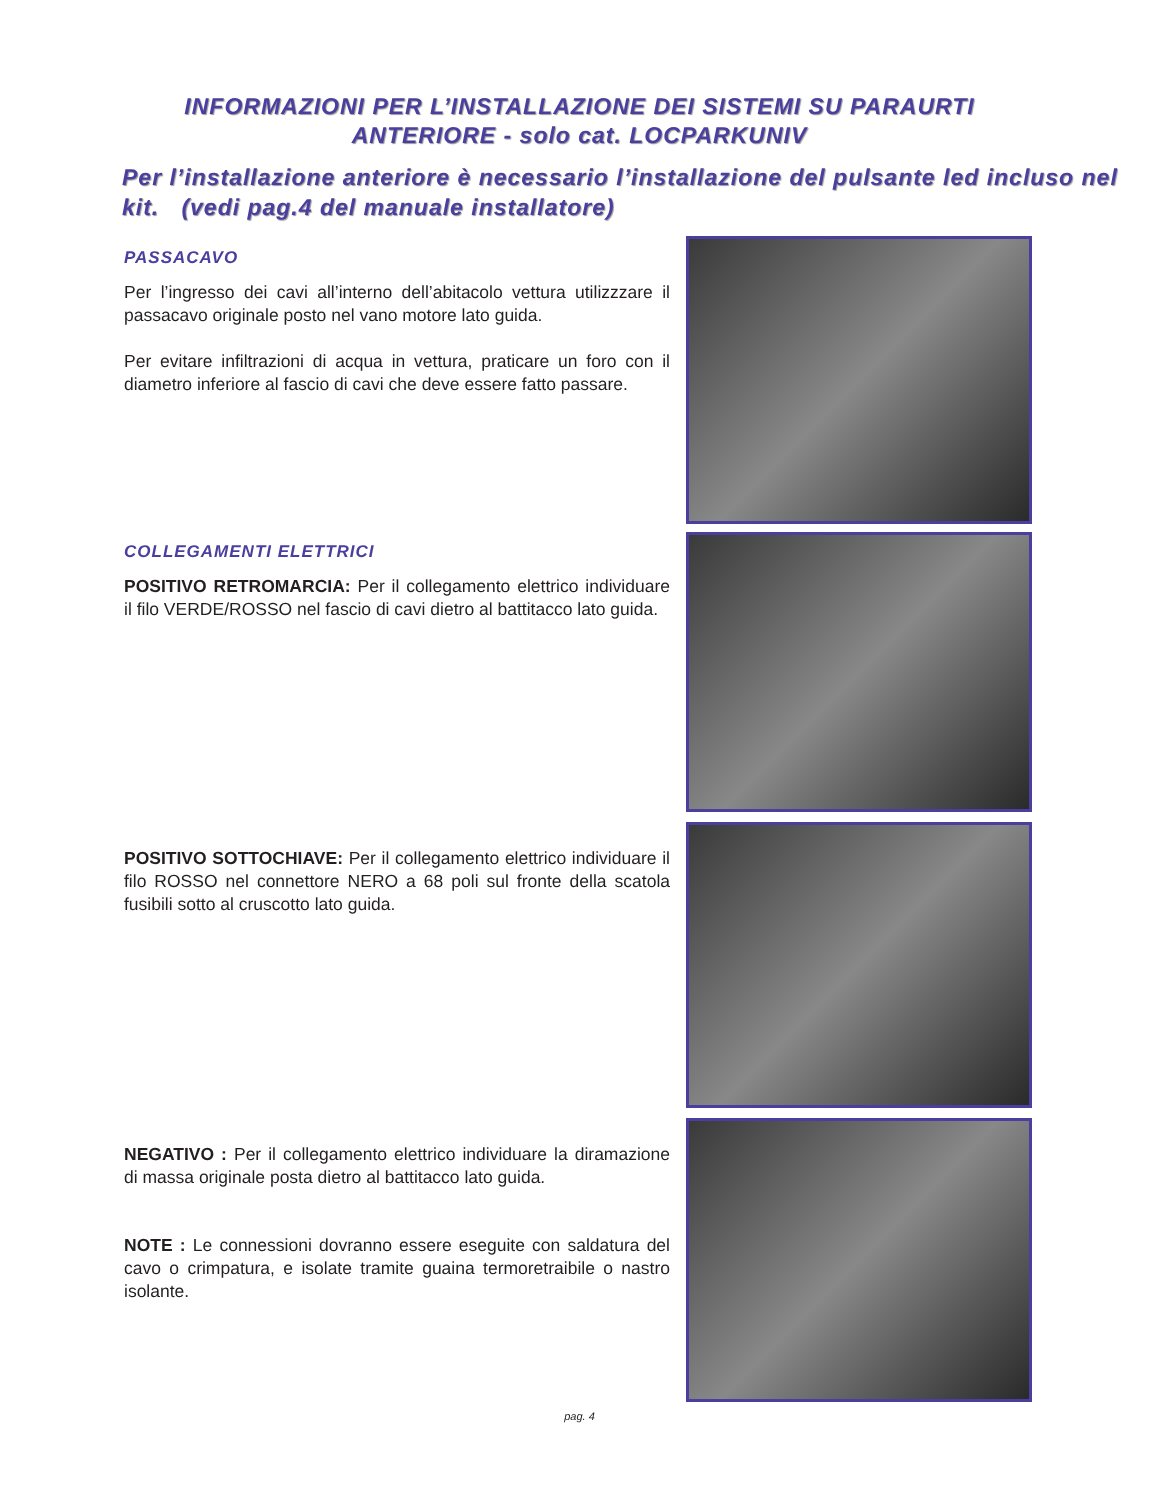INFORMAZIONI PER L’INSTALLAZIONE DEI SISTEMI SU PARAURTI
ANTERIORE - solo cat. LOCPARKUNIV
Per l’installazione anteriore è necessario l’installazione del pulsante led incluso nel kit. (vedi pag.4 del manuale installatore)
PASSACAVO
Per l’ingresso dei cavi all’interno dell’abitacolo vettura utilizzzare il passacavo originale posto nel vano motore lato guida.
Per evitare infiltrazioni di acqua in vettura, praticare un foro con il diametro inferiore al fascio di cavi che deve essere fatto passare.
COLLEGAMENTI ELETTRICI
POSITIVO RETROMARCIA: Per il collegamento elettrico individuare il filo VERDE/ROSSO nel fascio di cavi dietro al battitacco lato guida.
POSITIVO SOTTOCHIAVE: Per il collegamento elettrico individuare il filo ROSSO nel connettore NERO a 68 poli sul fronte della scatola fusibili sotto al cruscotto lato guida.
NEGATIVO : Per il collegamento elettrico individuare la diramazione di massa originale posta dietro al battitacco lato guida.
NOTE : Le connessioni dovranno essere eseguite con saldatura del cavo o crimpatura, e isolate tramite guaina termoretraibile o nastro isolante.
pag. 4